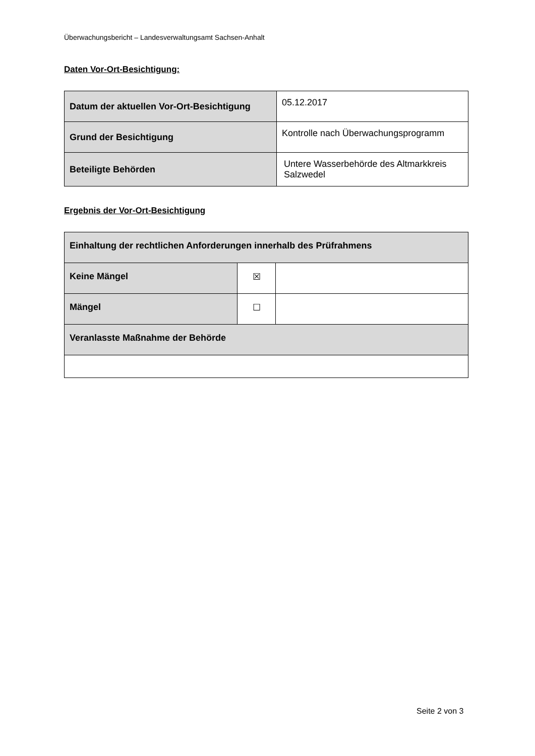Überwachungsbericht – Landesverwaltungsamt Sachsen-Anhalt
Daten Vor-Ort-Besichtigung:
| Datum der aktuellen Vor-Ort-Besichtigung | 05.12.2017 |
| Grund der Besichtigung | Kontrolle nach Überwachungsprogramm |
| Beteiligte Behörden | Untere Wasserbehörde des Altmarkkreis Salzwedel |
Ergebnis der Vor-Ort-Besichtigung
| Einhaltung der rechtlichen Anforderungen innerhalb des Prüfrahmens | | |
| Keine Mängel | ☒ | |
| Mängel | ☐ | |
| Veranlasste Maßnahme der Behörde | | |
Seite 2 von 3